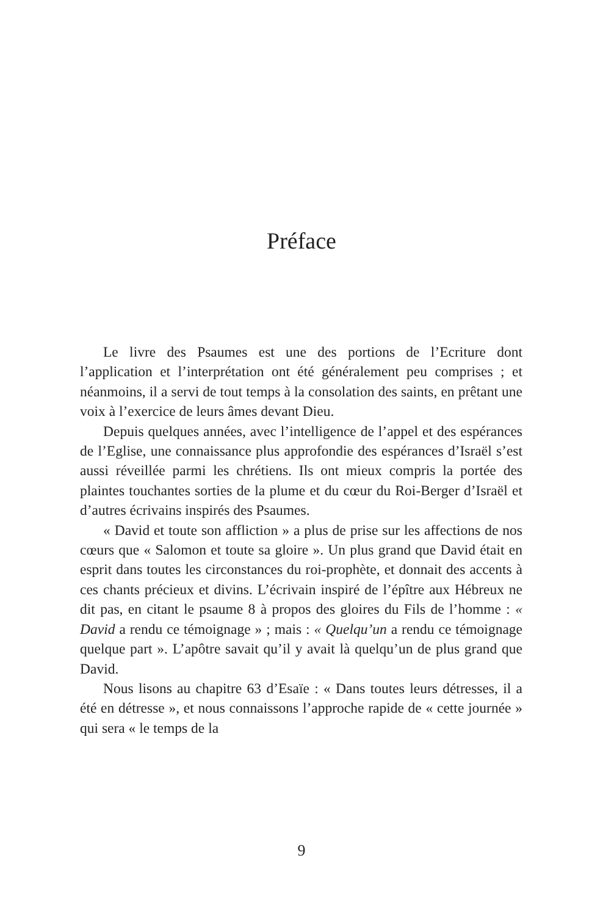Préface
Le livre des Psaumes est une des portions de l’Ecriture dont l’application et l’interprétation ont été généralement peu comprises ; et néanmoins, il a servi de tout temps à la consolation des saints, en prêtant une voix à l’exercice de leurs âmes devant Dieu.
Depuis quelques années, avec l’intelligence de l’appel et des espérances de l’Eglise, une connaissance plus approfondie des espérances d’Israël s’est aussi réveillée parmi les chrétiens. Ils ont mieux compris la portée des plaintes touchantes sorties de la plume et du cœur du Roi-Berger d’Israël et d’autres écrivains inspirés des Psaumes.
« David et toute son affliction » a plus de prise sur les affections de nos cœurs que « Salomon et toute sa gloire ». Un plus grand que David était en esprit dans toutes les circonstances du roi-prophète, et donnait des accents à ces chants précieux et divins. L’écrivain inspiré de l’épître aux Hébreux ne dit pas, en citant le psaume 8 à propos des gloires du Fils de l’homme : « David a rendu ce témoignage » ; mais : « Quelqu’un a rendu ce témoignage quelque part ». L’apôtre savait qu’il y avait là quelqu’un de plus grand que David.
Nous lisons au chapitre 63 d’Esaïe : « Dans toutes leurs détresses, il a été en détresse », et nous connaissons l’approche rapide de « cette journée » qui sera « le temps de la
9